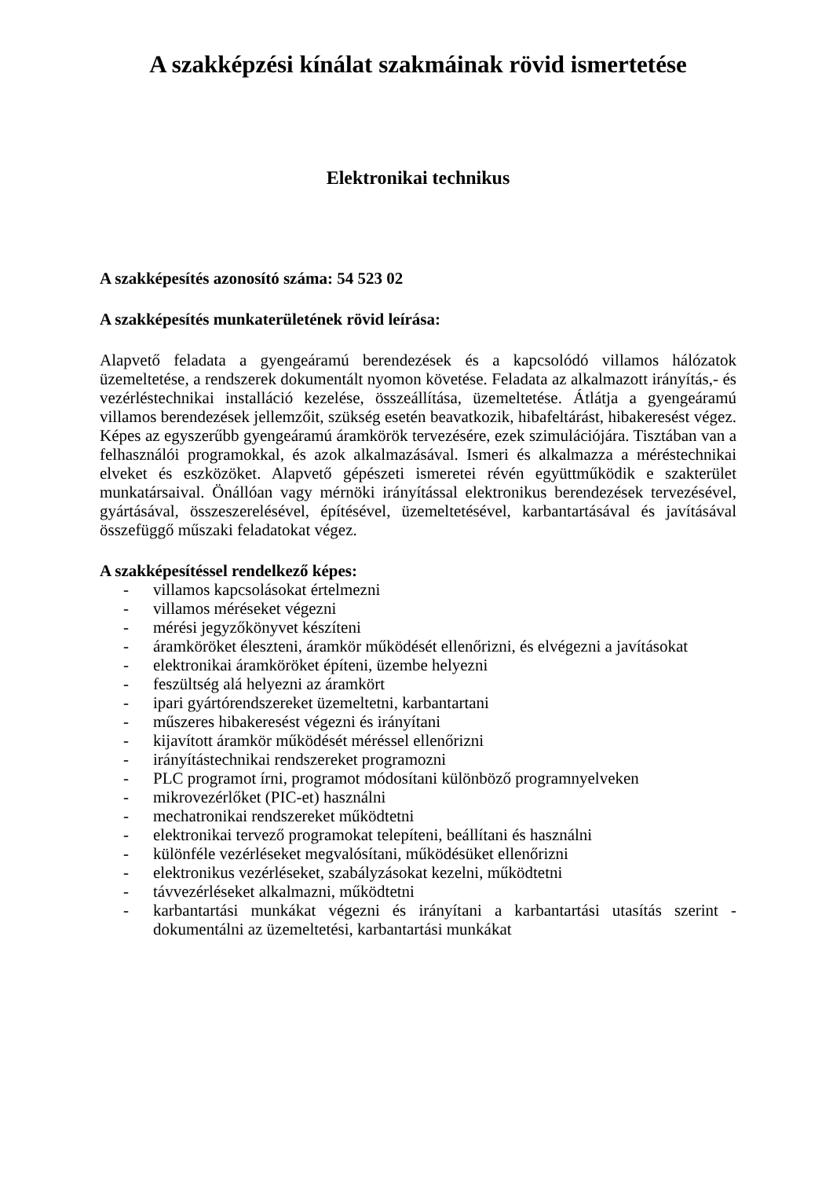A szakképzési kínálat szakmáinak rövid ismertetése
Elektronikai technikus
A szakképesítés azonosító száma: 54 523 02
A szakképesítés munkaterületének rövid leírása:
Alapvető feladata a gyengeáramú berendezések és a kapcsolódó villamos hálózatok üzemeltetése, a rendszerek dokumentált nyomon követése. Feladata az alkalmazott irányítás,- és vezérléstechnikai installáció kezelése, összeállítása, üzemeltetése. Átlátja a gyengeáramú villamos berendezések jellemzőit, szükség esetén beavatkozik, hibafeltárást, hibakeresést végez. Képes az egyszerűbb gyengeáramú áramkörök tervezésére, ezek szimulációjára. Tisztában van a felhasználói programokkal, és azok alkalmazásával. Ismeri és alkalmazza a méréstechnikai elveket és eszközöket. Alapvető gépészeti ismeretei révén együttműködik e szakterület munkatársaival. Önállóan vagy mérnöki irányítással elektronikus berendezések tervezésével, gyártásával, összeszerelésével, építésével, üzemeltetésével, karbantartásával és javításával összefüggő műszaki feladatokat végez.
A szakképesítéssel rendelkező képes:
- villamos kapcsolásokat értelmezni
- villamos méréseket végezni
- mérési jegyzőkönyvet készíteni
- áramköröket éleszteni, áramkör működését ellenőrizni, és elvégezni a javításokat
- elektronikai áramköröket építeni, üzembe helyezni
- feszültség alá helyezni az áramkört
- ipari gyártórendszereket üzemeltetni, karbantartani
- műszeres hibakeresést végezni és irányítani
- kijavított áramkör működését méréssel ellenőrizni
- irányítástechnikai rendszereket programozni
- PLC programot írni, programot módosítani különböző programnyelveken
- mikrovezérlőket (PIC-et) használni
- mechatronikai rendszereket működtetni
- elektronikai tervező programokat telepíteni, beállítani és használni
- különféle vezérléseket megvalósítani, működésüket ellenőrizni
- elektronikus vezérléseket, szabályzásokat kezelni, működtetni
- távvezérléseket alkalmazni, működtetni
- karbantartási munkákat végezni és irányítani a karbantartási utasítás szerint - dokumentálni az üzemeltetési, karbantartási munkákat